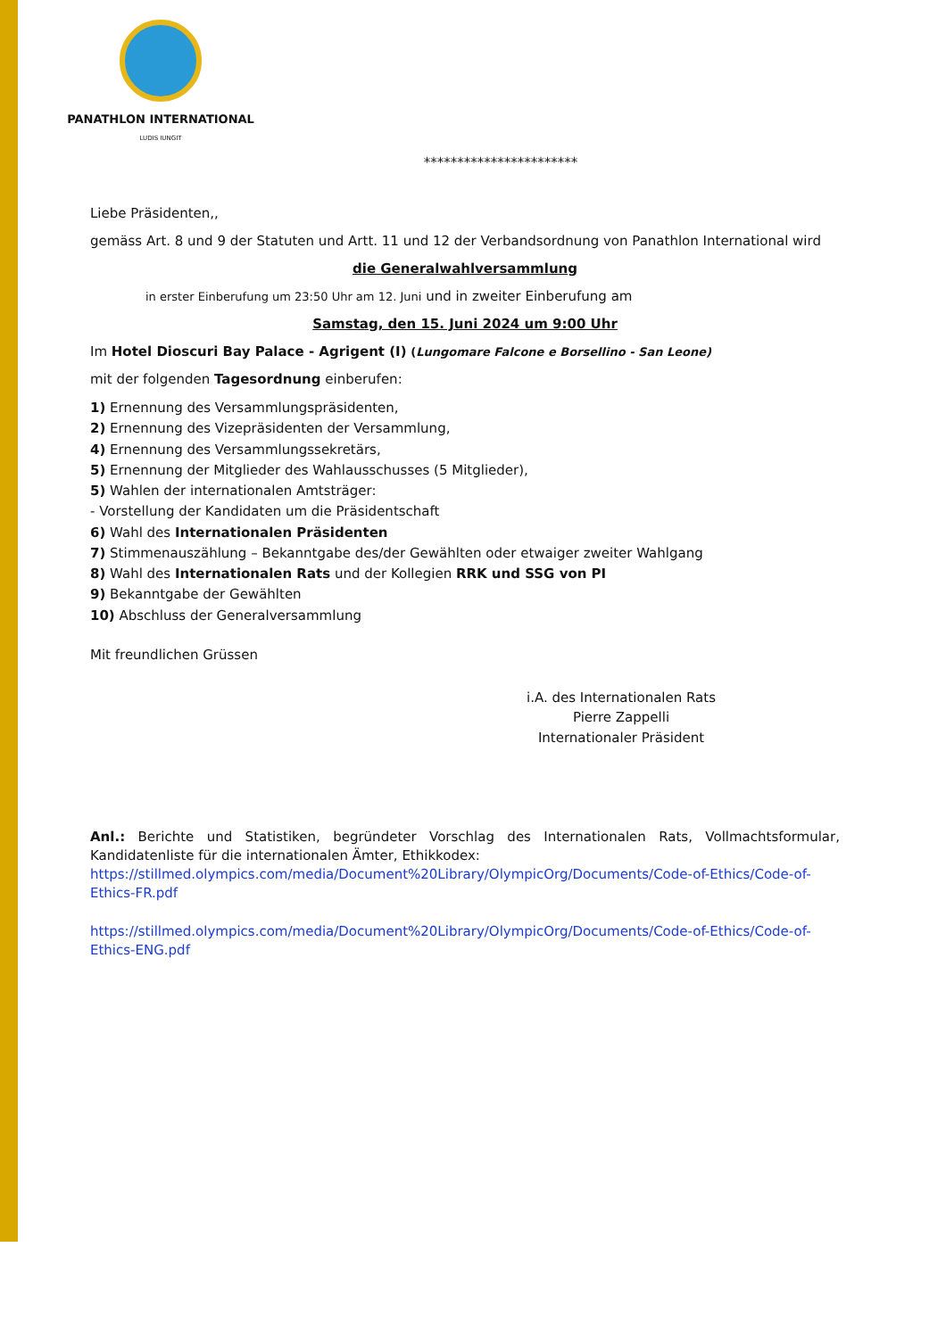PANATHLON INTERNATIONAL
LUDIS IUNGIT
***********************
Liebe Präsidenten,,
gemäss Art. 8 und 9 der Statuten und Artt. 11 und 12 der Verbandsordnung von Panathlon International wird
die Generalwahlversammlung
in erster Einberufung um 23:50 Uhr am 12. Juni und in zweiter Einberufung am
Samstag, den 15. Juni 2024 um 9:00 Uhr
Im Hotel Dioscuri Bay Palace - Agrigent (I) (Lungomare Falcone e Borsellino - San Leone)
mit der folgenden Tagesordnung einberufen:
1) Ernennung des Versammlungspräsidenten,
2) Ernennung des Vizepräsidenten der Versammlung,
4) Ernennung des Versammlungssekretärs,
5) Ernennung der Mitglieder des Wahlausschusses (5 Mitglieder),
5) Wahlen der internationalen Amtsträger:
- Vorstellung der Kandidaten um die Präsidentschaft
6) Wahl des Internationalen Präsidenten
7) Stimmenauszählung – Bekanntgabe des/der Gewählten oder etwaiger zweiter Wahlgang
8) Wahl des Internationalen Rats und der Kollegien RRK und SSG von PI
9) Bekanntgabe der Gewählten
10) Abschluss der Generalversammlung
Mit freundlichen Grüssen
i.A. des Internationalen Rats
Pierre Zappelli
Internationaler Präsident
Anl.: Berichte und Statistiken, begründeter Vorschlag des Internationalen Rats, Vollmachtsformular, Kandidatenliste für die internationalen Ämter, Ethikkodex:
https://stillmed.olympics.com/media/Document%20Library/OlympicOrg/Documents/Code-of-Ethics/Code-of-Ethics-FR.pdf
https://stillmed.olympics.com/media/Document%20Library/OlympicOrg/Documents/Code-of-Ethics/Code-of-Ethics-ENG.pdf